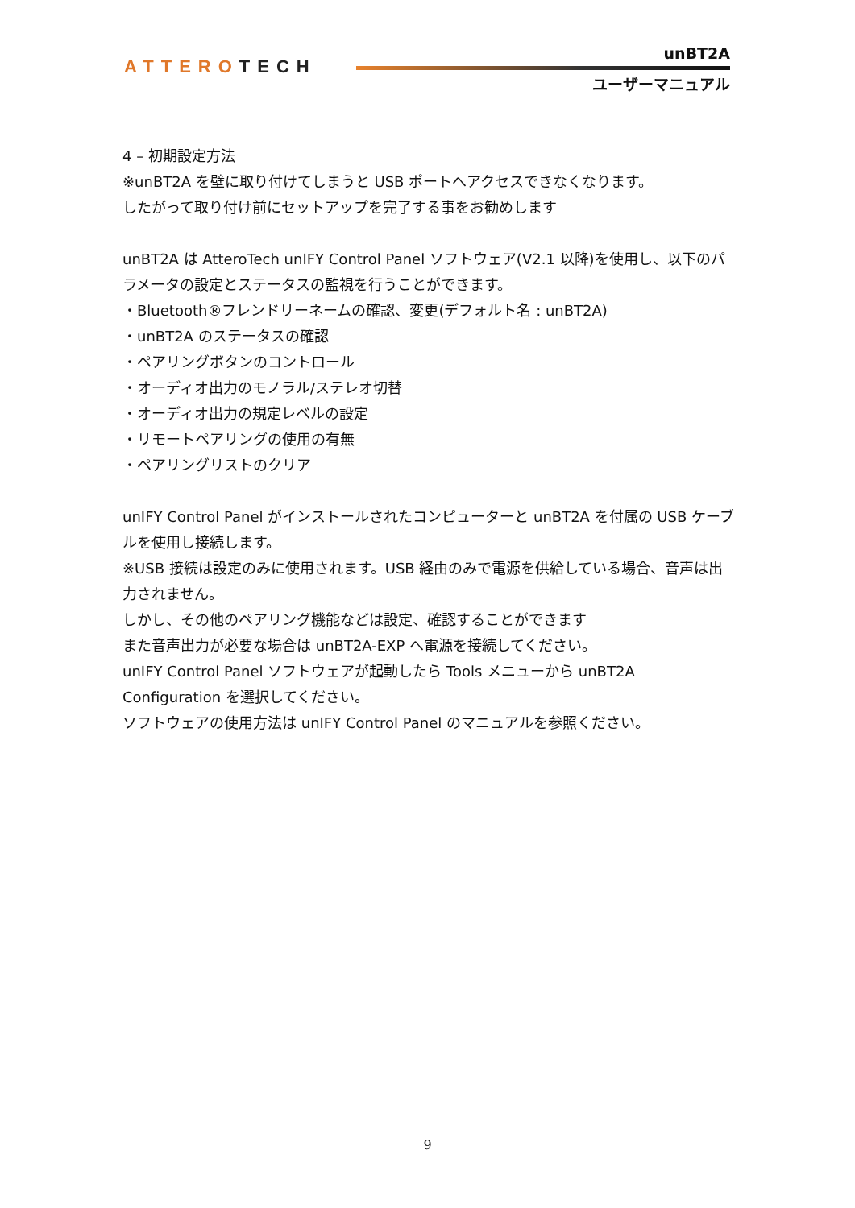ATTEROTECH
unBT2A
ユーザーマニュアル
4 – 初期設定方法
※unBT2A を壁に取り付けてしまうと USB ポートへアクセスできなくなります。
したがって取り付け前にセットアップを完了する事をお勧めします
unBT2A は AtteroTech unIFY Control Panel ソフトウェア(V2.1 以降)を使用し、以下のパラメータの設定とステータスの監視を行うことができます。
・Bluetooth®フレンドリーネームの確認、変更(デフォルト名 : unBT2A)
・unBT2A のステータスの確認
・ペアリングボタンのコントロール
・オーディオ出力のモノラル/ステレオ切替
・オーディオ出力の規定レベルの設定
・リモートペアリングの使用の有無
・ペアリングリストのクリア
unIFY Control Panel がインストールされたコンピューターと unBT2A を付属の USB ケーブルを使用し接続します。
※USB 接続は設定のみに使用されます。USB 経由のみで電源を供給している場合、音声は出力されません。
しかし、その他のペアリング機能などは設定、確認することができます
また音声出力が必要な場合は unBT2A-EXP へ電源を接続してください。
unIFY Control Panel ソフトウェアが起動したら Tools メニューから unBT2A Configuration を選択してください。
ソフトウェアの使用方法は unIFY Control Panel のマニュアルを参照ください。
9